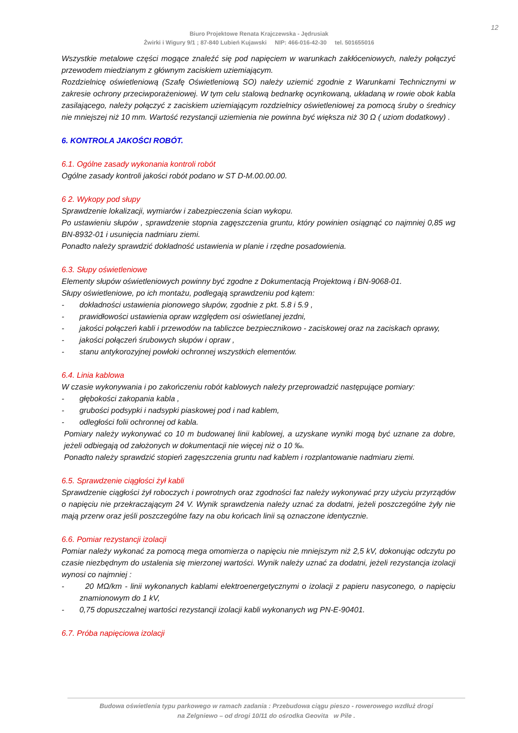12
Biuro Projektowe Renata Krajczewska - Jędrusiak
Żwirki i Wigury 9/1 ; 87-840 Lubień Kujawski NIP: 466-016-42-30 tel. 501655016
Wszystkie metalowe części mogące znaleźć się pod napięciem w warunkach zakłóceniowych, należy połączyć przewodem miedzianym z głównym zaciskiem uziemiającym.
Rozdzielnicę oświetleniową (Szafę Oświetleniową SO) należy uziemić zgodnie z Warunkami Technicznymi w zakresie ochrony przeciwporażeniowej. W tym celu stalową bednarkę ocynkowaną, układaną w rowie obok kabla zasilającego, należy połączyć z zaciskiem uziemiającym rozdzielnicy oświetleniowej za pomocą śruby o średnicy nie mniejszej niż 10 mm. Wartość rezystancji uziemienia nie powinna być większa niż 30 Ω ( uziom dodatkowy) .
6. KONTROLA JAKOŚCI ROBÓT.
6.1. Ogólne zasady wykonania kontroli robót
Ogólne zasady kontroli jakości robót podano w ST D-M.00.00.00.
6 2. Wykopy pod słupy
Sprawdzenie lokalizacji, wymiarów i zabezpieczenia ścian wykopu.
Po ustawieniu słupów , sprawdzenie stopnia zagęszczenia gruntu, który powinien osiągnąć co najmniej 0,85 wg BN-8932-01 i usunięcia nadmiaru ziemi.
Ponadto należy sprawdzić dokładność ustawienia w planie i rzędne posadowienia.
6.3. Słupy oświetleniowe
Elementy słupów oświetleniowych powinny być zgodne z Dokumentacją Projektową i BN-9068-01.
Słupy oświetleniowe, po ich montażu, podlegają sprawdzeniu pod kątem:
- dokładności ustawienia pionowego słupów, zgodnie z pkt. 5.8 i 5.9 ,
- prawidłowości ustawienia opraw względem osi oświetlanej jezdni,
- jakości połączeń kabli i przewodów na tabliczce bezpiecznikowo - zaciskowej oraz na zaciskach oprawy,
- jakości połączeń śrubowych słupów i opraw ,
- stanu antykorozyjnej powłoki ochronnej wszystkich elementów.
6.4. Linia kablowa
W czasie wykonywania i po zakończeniu robót kablowych należy przeprowadzić następujące pomiary:
- głębokości zakopania kabla ,
- grubości podsypki i nadsypki piaskowej pod i nad kablem,
- odległości folii ochronnej od kabla.
Pomiary należy wykonywać co 10 m budowanej linii kablowej, a uzyskane wyniki mogą być uznane za dobre, jeżeli odbiegają od założonych w dokumentacji nie więcej niż o 10 ‰.
Ponadto należy sprawdzić stopień zagęszczenia gruntu nad kablem i rozplantowanie nadmiaru ziemi.
6.5. Sprawdzenie ciągłości żył kabli
Sprawdzenie ciągłości żył roboczych i powrotnych oraz zgodności faz należy wykonywać przy użyciu przyrządów o napięciu nie przekraczającym 24 V. Wynik sprawdzenia należy uznać za dodatni, jeżeli poszczególne żyły nie mają przerw oraz jeśli poszczególne fazy na obu końcach linii są oznaczone identycznie.
6.6. Pomiar rezystancji izolacji
Pomiar należy wykonać za pomocą mega omomierza o napięciu nie mniejszym niż 2,5 kV, dokonując odczytu po czasie niezbędnym do ustalenia się mierzonej wartości. Wynik należy uznać za dodatni, jeżeli rezystancja izolacji wynosi co najmniej :
- 20 MΩ/km - linii wykonanych kablami elektroenergetycznymi o izolacji z papieru nasyconego, o napięciu znamionowym do 1 kV,
- 0,75 dopuszczalnej wartości rezystancji izolacji kabli wykonanych wg PN-E-90401.
6.7. Próba napięciowa izolacji
Budowa oświetlenia typu parkowego w ramach zadania : Przebudowa ciągu pieszo - rowerowego wzdłuż drogi
na Zelgniewo – od drogi 10/11 do ośrodka Geovita w Pile .